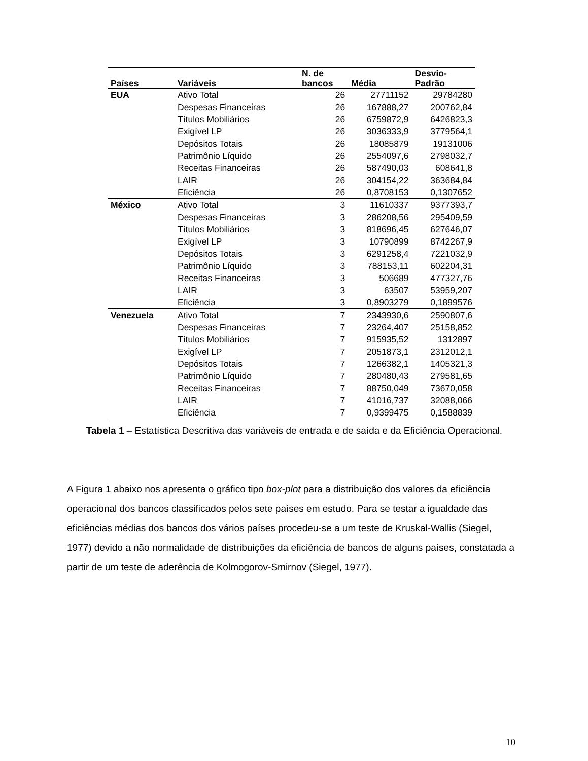| Países | Variáveis | N. de bancos | Média | Desvio- Padrão |
| --- | --- | --- | --- | --- |
| EUA | Ativo Total | 26 | 27711152 | 29784280 |
| | Despesas Financeiras | 26 | 167888,27 | 200762,84 |
| | Títulos Mobiliários | 26 | 6759872,9 | 6426823,3 |
| | Exigível LP | 26 | 3036333,9 | 3779564,1 |
| | Depósitos Totais | 26 | 18085879 | 19131006 |
| | Patrimônio Líquido | 26 | 2554097,6 | 2798032,7 |
| | Receitas Financeiras | 26 | 587490,03 | 608641,8 |
| | LAIR | 26 | 304154,22 | 363684,84 |
| | Eficiência | 26 | 0,8708153 | 0,1307652 |
| México | Ativo Total | 3 | 11610337 | 9377393,7 |
| | Despesas Financeiras | 3 | 286208,56 | 295409,59 |
| | Títulos Mobiliários | 3 | 818696,45 | 627646,07 |
| | Exigível LP | 3 | 10790899 | 8742267,9 |
| | Depósitos Totais | 3 | 6291258,4 | 7221032,9 |
| | Patrimônio Líquido | 3 | 788153,11 | 602204,31 |
| | Receitas Financeiras | 3 | 506689 | 477327,76 |
| | LAIR | 3 | 63507 | 53959,207 |
| | Eficiência | 3 | 0,8903279 | 0,1899576 |
| Venezuela | Ativo Total | 7 | 2343930,6 | 2590807,6 |
| | Despesas Financeiras | 7 | 23264,407 | 25158,852 |
| | Títulos Mobiliários | 7 | 915935,52 | 1312897 |
| | Exigível LP | 7 | 2051873,1 | 2312012,1 |
| | Depósitos Totais | 7 | 1266382,1 | 1405321,3 |
| | Patrimônio Líquido | 7 | 280480,43 | 279581,65 |
| | Receitas Financeiras | 7 | 88750,049 | 73670,058 |
| | LAIR | 7 | 41016,737 | 32088,066 |
| | Eficiência | 7 | 0,9399475 | 0,1588839 |
Tabela 1 – Estatística Descritiva das variáveis de entrada e de saída e da Eficiência Operacional.
A Figura 1 abaixo nos apresenta o gráfico tipo box-plot para a distribuição dos valores da eficiência operacional dos bancos classificados pelos sete países em estudo. Para se testar a igualdade das eficiências médias dos bancos dos vários países procedeu-se a um teste de Kruskal-Wallis (Siegel, 1977) devido a não normalidade de distribuições da eficiência de bancos de alguns países, constatada a partir de um teste de aderência de Kolmogorov-Smirnov (Siegel, 1977).
10